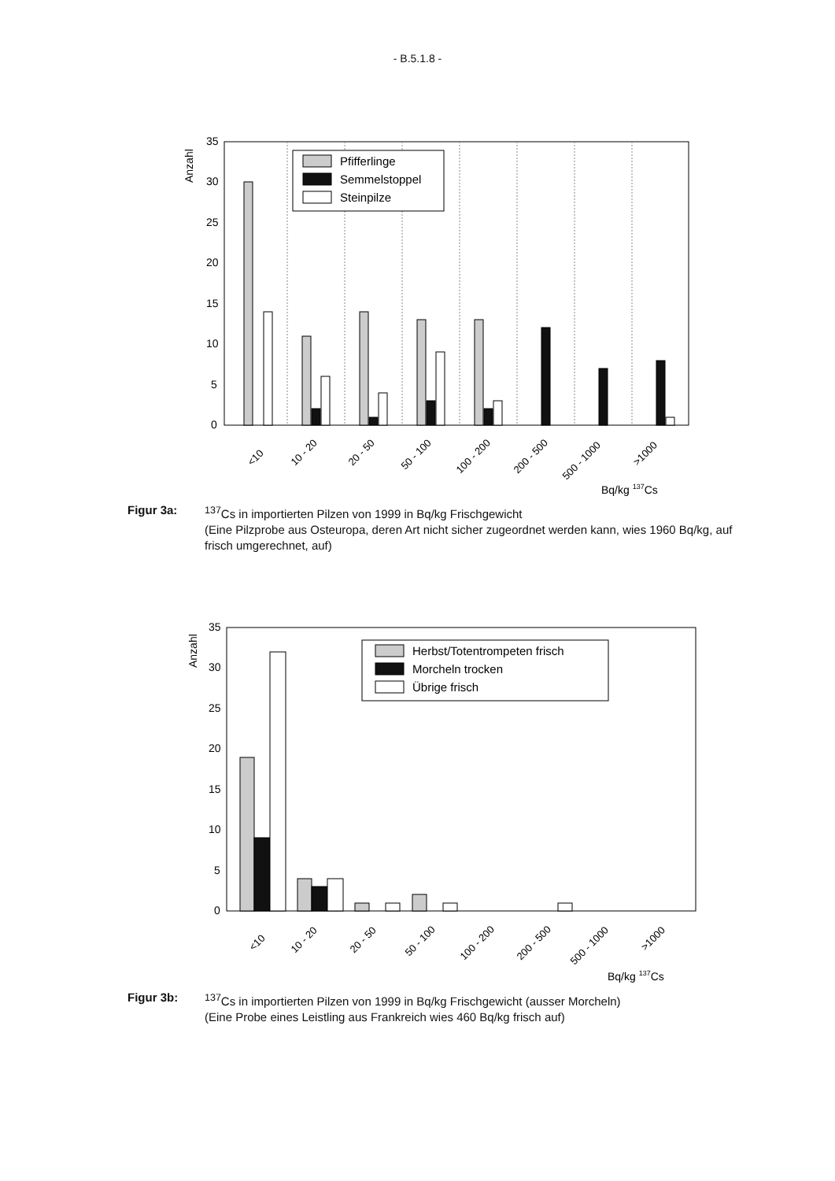- B.5.1.8 -
Anzahl
35
30
25
20
15
10
5
0
Pfifferlinge
Semmelstoppel
Steinpilze
<10
10 - 20
20 - 50
50 - 100
100 - 200
200 - 500
500 - 1000
>1000
Bq/kg 137Cs
Figur 3a: <sup>137</sup>Cs in importierten Pilzen von 1999 in Bq/kg Frischgewicht
(Eine Pilzprobe aus Osteuropa, deren Art nicht sicher zugeordnet werden kann, wies 1960 Bq/kg, auf frisch umgerechnet, auf)
Anzahl
35
30
25
20
15
10
5
0
Herbst/Totentrompeten frisch
Morcheln trocken
Übrige frisch
<10
10 - 20
20 - 50
50 - 100
100 - 200
200 - 500
500 - 1000
>1000
Bq/kg 137Cs
Figur 3b: <sup>137</sup>Cs in importierten Pilzen von 1999 in Bq/kg Frischgewicht (ausser Morcheln)
(Eine Probe eines Leistling aus Frankreich wies 460 Bq/kg frisch auf)